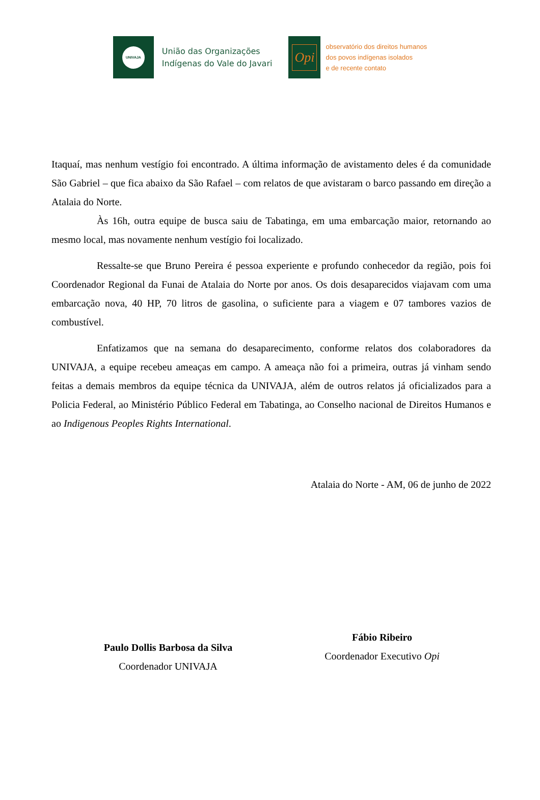UNIVAJA
União das Organizações
Indígenas do Vale do Javari
Opi
observatório dos direitos humanos
dos povos indígenas isolados
e de recente contato
Itaquaí, mas nenhum vestígio foi encontrado. A última informação de avistamento deles é da comunidade São Gabriel – que fica abaixo da São Rafael – com relatos de que avistaram o barco passando em direção a Atalaia do Norte.
Às 16h, outra equipe de busca saiu de Tabatinga, em uma embarcação maior, retornando ao mesmo local, mas novamente nenhum vestígio foi localizado.
Ressalte-se que Bruno Pereira é pessoa experiente e profundo conhecedor da região, pois foi Coordenador Regional da Funai de Atalaia do Norte por anos. Os dois desaparecidos viajavam com uma embarcação nova, 40 HP, 70 litros de gasolina, o suficiente para a viagem e 07 tambores vazios de combustível.
Enfatizamos que na semana do desaparecimento, conforme relatos dos colaboradores da UNIVAJA, a equipe recebeu ameaças em campo. A ameaça não foi a primeira, outras já vinham sendo feitas a demais membros da equipe técnica da UNIVAJA, além de outros relatos já oficializados para a Policia Federal, ao Ministério Público Federal em Tabatinga, ao Conselho nacional de Direitos Humanos e ao Indigenous Peoples Rights International.
Atalaia do Norte - AM, 06 de junho de 2022
Paulo Dollis Barbosa da Silva
Coordenador UNIVAJA
Fábio Ribeiro
Coordenador Executivo Opi